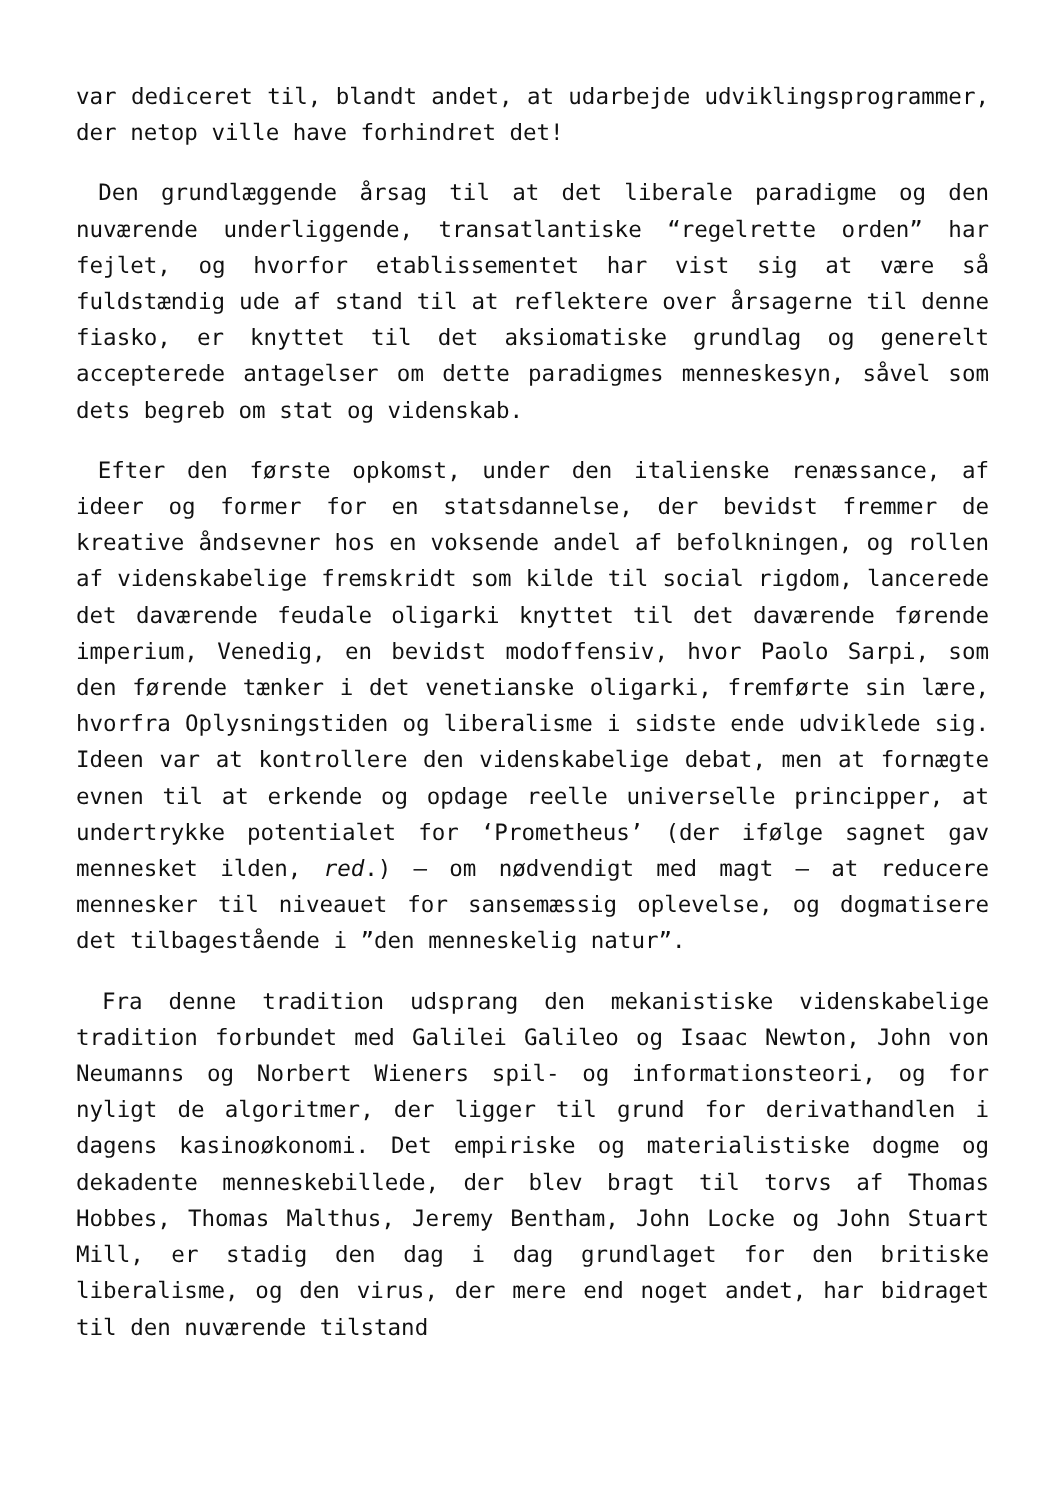var dediceret til, blandt andet, at udarbejde udviklingsprogrammer, der netop ville have forhindret det!
Den grundlæggende årsag til at det liberale paradigme og den nuværende underliggende, transatlantiske “regelrette orden” har fejlet, og hvorfor etablissementet har vist sig at være så fuldstændig ude af stand til at reflektere over årsagerne til denne fiasko, er knyttet til det aksiomatiske grundlag og generelt accepterede antagelser om dette paradigmes menneskesyn, såvel som dets begreb om stat og videnskab.
Efter den første opkomst, under den italienske renæssance, af ideer og former for en statsdannelse, der bevidst fremmer de kreative åndsevner hos en voksende andel af befolkningen, og rollen af videnskabelige fremskridt som kilde til social rigdom, lancerede det daværende feudale oligarki knyttet til det daværende førende imperium, Venedig, en bevidst modoffensiv, hvor Paolo Sarpi, som den førende tænker i det venetianske oligarki, fremførte sin lære, hvorfra Oplysningstiden og liberalisme i sidste ende udviklede sig. Ideen var at kontrollere den videnskabelige debat, men at fornægte evnen til at erkende og opdage reelle universelle principper, at undertrykke potentialet for ‘Prometheus’ (der ifølge sagnet gav mennesket ilden, red.) – om nødvendigt med magt – at reducere mennesker til niveauet for sansemæssig oplevelse, og dogmatisere det tilbagestående i ”den menneskelig natur”.
Fra denne tradition udsprang den mekanistiske videnskabelige tradition forbundet med Galilei Galileo og Isaac Newton, John von Neumanns og Norbert Wieners spil- og informationsteori, og for nyligt de algoritmer, der ligger til grund for derivathandlen i dagens kasinoøkonomi. Det empiriske og materialistiske dogme og dekadente menneskebillede, der blev bragt til torvs af Thomas Hobbes, Thomas Malthus, Jeremy Bentham, John Locke og John Stuart Mill, er stadig den dag i dag grundlaget for den britiske liberalisme, og den virus, der mere end noget andet, har bidraget til den nuværende tilstand